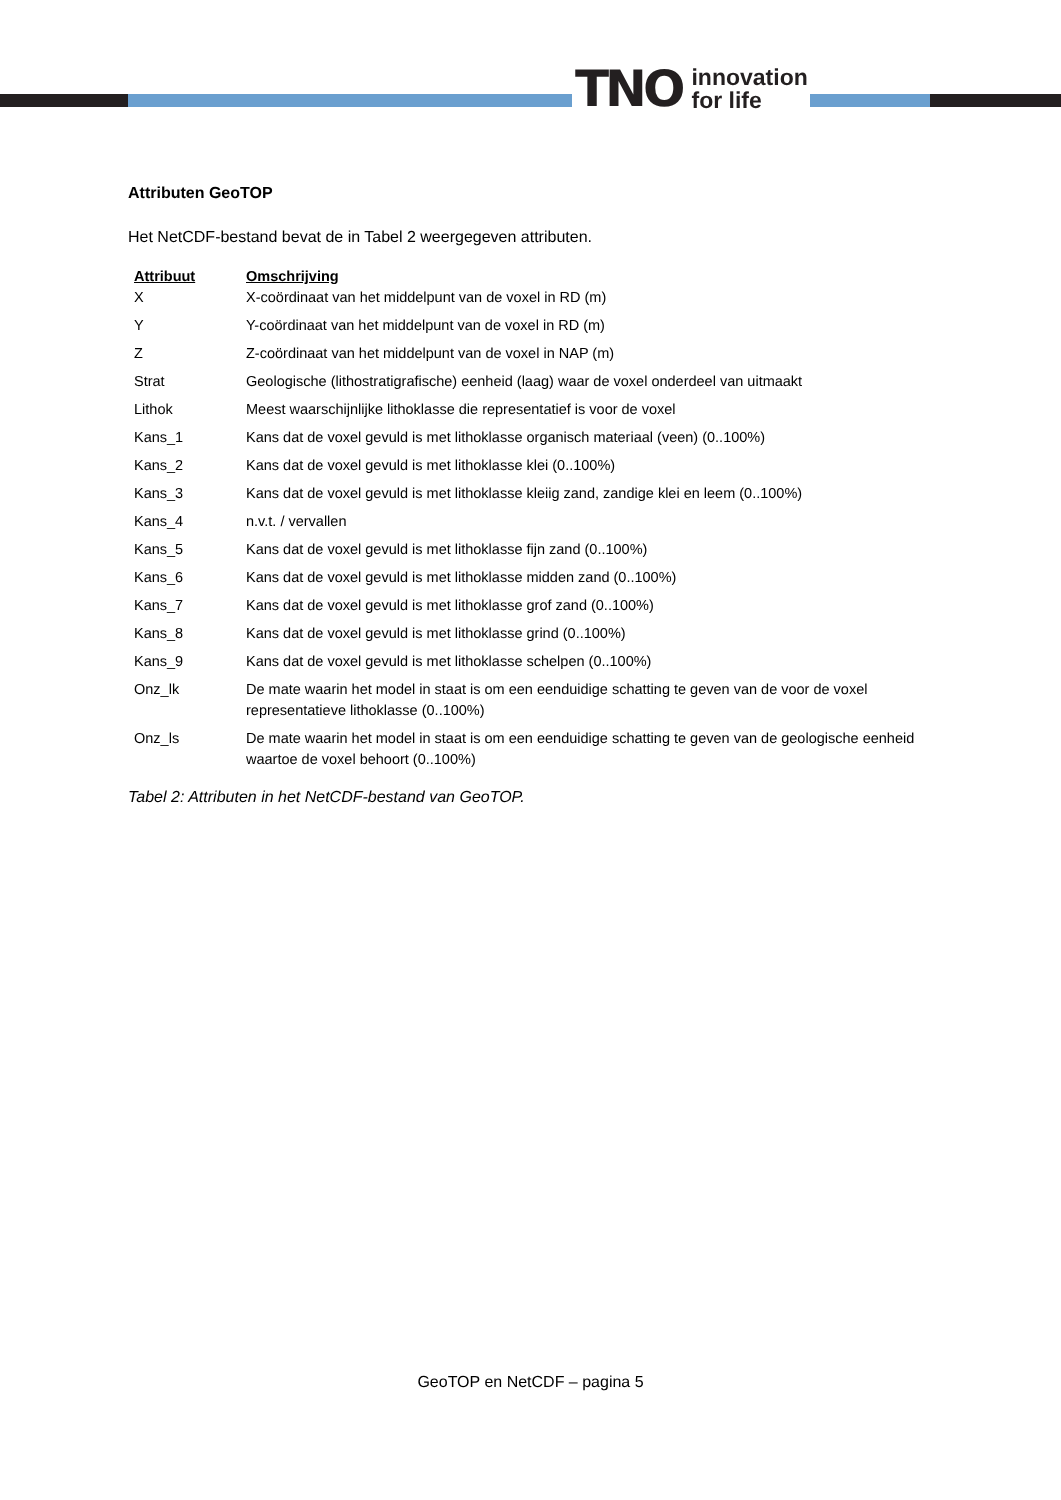TNO innovation
for life
Attributen GeoTOP
Het NetCDF-bestand bevat de in Tabel 2 weergegeven attributen.
| Attribuut | Omschrijving |
| --- | --- |
| X | X-coördinaat van het middelpunt van de voxel in RD (m) |
| Y | Y-coördinaat van het middelpunt van de voxel in RD (m) |
| Z | Z-coördinaat van het middelpunt van de voxel in NAP (m) |
| Strat | Geologische (lithostratigrafische) eenheid (laag) waar de voxel onderdeel van uitmaakt |
| Lithok | Meest waarschijnlijke lithoklasse die representatief is voor de voxel |
| Kans_1 | Kans dat de voxel gevuld is met lithoklasse organisch materiaal (veen) (0..100%) |
| Kans_2 | Kans dat de voxel gevuld is met lithoklasse klei (0..100%) |
| Kans_3 | Kans dat de voxel gevuld is met lithoklasse kleiig zand, zandige klei en leem (0..100%) |
| Kans_4 | n.v.t. / vervallen |
| Kans_5 | Kans dat de voxel gevuld is met lithoklasse fijn zand (0..100%) |
| Kans_6 | Kans dat de voxel gevuld is met lithoklasse midden zand (0..100%) |
| Kans_7 | Kans dat de voxel gevuld is met lithoklasse grof zand (0..100%) |
| Kans_8 | Kans dat de voxel gevuld is met lithoklasse grind (0..100%) |
| Kans_9 | Kans dat de voxel gevuld is met lithoklasse schelpen (0..100%) |
| Onz_lk | De mate waarin het model in staat is om een eenduidige schatting te geven van de voor de voxel representatieve lithoklasse (0..100%) |
| Onz_ls | De mate waarin het model in staat is om een eenduidige schatting te geven van de geologische eenheid waartoe de voxel behoort (0..100%) |
Tabel 2: Attributen in het NetCDF-bestand van GeoTOP.
GeoTOP en NetCDF – pagina 5